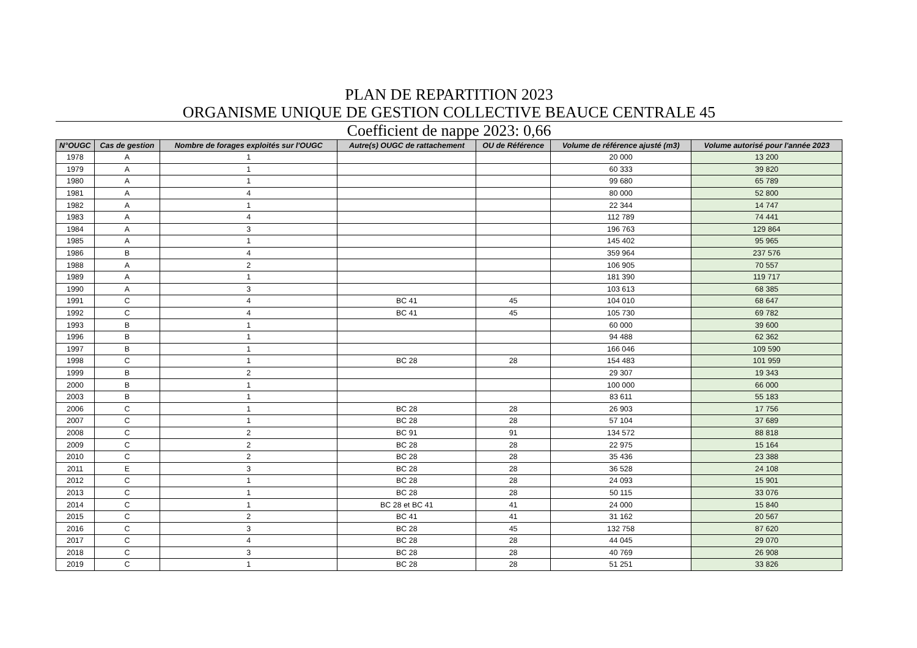PLAN DE REPARTITION 2023
ORGANISME UNIQUE DE GESTION COLLECTIVE BEAUCE CENTRALE 45
Coefficient de nappe 2023: 0,66
| N°OUGC | Cas de gestion | Nombre de forages exploités sur l'OUGC | Autre(s) OUGC de rattachement | OU de Référence | Volume de référence ajusté (m3) | Volume autorisé pour l'année 2023 |
| --- | --- | --- | --- | --- | --- | --- |
| 1978 | A | 1 | | | 20 000 | 13 200 |
| 1979 | A | 1 | | | 60 333 | 39 820 |
| 1980 | A | 1 | | | 99 680 | 65 789 |
| 1981 | A | 4 | | | 80 000 | 52 800 |
| 1982 | A | 1 | | | 22 344 | 14 747 |
| 1983 | A | 4 | | | 112 789 | 74 441 |
| 1984 | A | 3 | | | 196 763 | 129 864 |
| 1985 | A | 1 | | | 145 402 | 95 965 |
| 1986 | B | 4 | | | 359 964 | 237 576 |
| 1988 | A | 2 | | | 106 905 | 70 557 |
| 1989 | A | 1 | | | 181 390 | 119 717 |
| 1990 | A | 3 | | | 103 613 | 68 385 |
| 1991 | C | 4 | BC 41 | 45 | 104 010 | 68 647 |
| 1992 | C | 4 | BC 41 | 45 | 105 730 | 69 782 |
| 1993 | B | 1 | | | 60 000 | 39 600 |
| 1996 | B | 1 | | | 94 488 | 62 362 |
| 1997 | B | 1 | | | 166 046 | 109 590 |
| 1998 | C | 1 | BC 28 | 28 | 154 483 | 101 959 |
| 1999 | B | 2 | | | 29 307 | 19 343 |
| 2000 | B | 1 | | | 100 000 | 66 000 |
| 2003 | B | 1 | | | 83 611 | 55 183 |
| 2006 | C | 1 | BC 28 | 28 | 26 903 | 17 756 |
| 2007 | C | 1 | BC 28 | 28 | 57 104 | 37 689 |
| 2008 | C | 2 | BC 91 | 91 | 134 572 | 88 818 |
| 2009 | C | 2 | BC 28 | 28 | 22 975 | 15 164 |
| 2010 | C | 2 | BC 28 | 28 | 35 436 | 23 388 |
| 2011 | E | 3 | BC 28 | 28 | 36 528 | 24 108 |
| 2012 | C | 1 | BC 28 | 28 | 24 093 | 15 901 |
| 2013 | C | 1 | BC 28 | 28 | 50 115 | 33 076 |
| 2014 | C | 1 | BC 28 et BC 41 | 41 | 24 000 | 15 840 |
| 2015 | C | 2 | BC 41 | 41 | 31 162 | 20 567 |
| 2016 | C | 3 | BC 28 | 45 | 132 758 | 87 620 |
| 2017 | C | 4 | BC 28 | 28 | 44 045 | 29 070 |
| 2018 | C | 3 | BC 28 | 28 | 40 769 | 26 908 |
| 2019 | C | 1 | BC 28 | 28 | 51 251 | 33 826 |